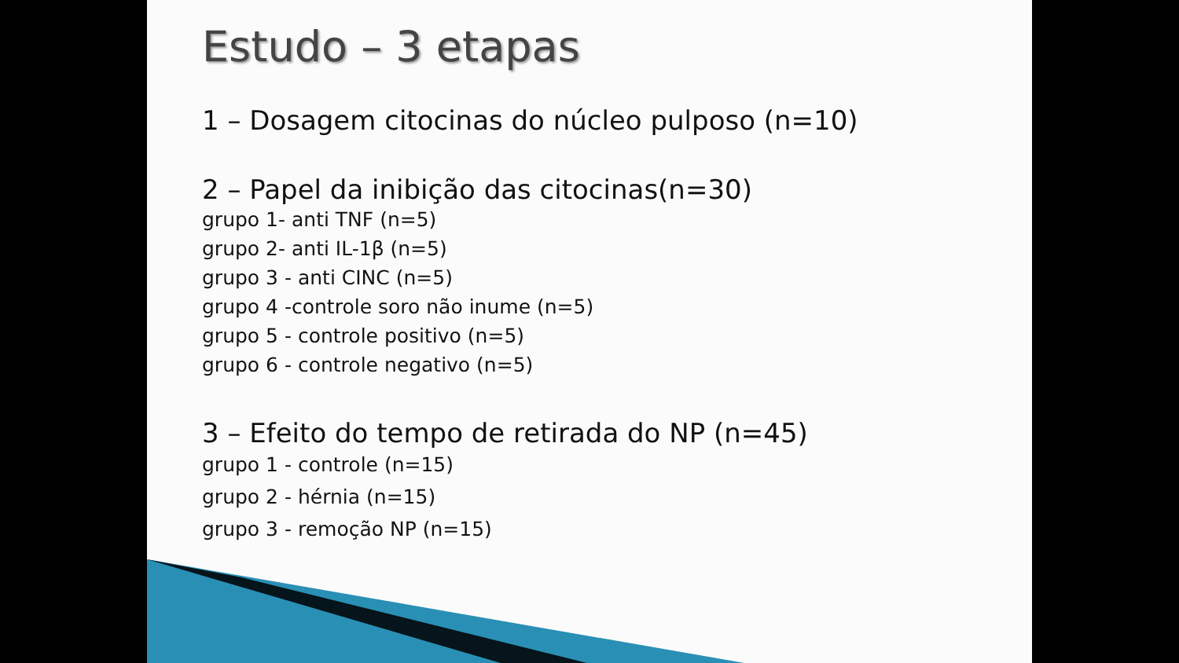Estudo – 3 etapas
1 – Dosagem citocinas do núcleo pulposo (n=10)
2 – Papel da inibição das citocinas(n=30)
grupo 1- anti TNF (n=5)
grupo 2- anti IL-1β (n=5)
grupo 3 - anti CINC (n=5)
grupo 4 -controle soro não inume (n=5)
grupo 5 - controle positivo (n=5)
grupo 6 - controle negativo (n=5)
3 – Efeito do tempo de retirada do NP (n=45)
grupo 1 - controle (n=15)
grupo 2 - hérnia (n=15)
grupo 3 - remoção NP (n=15)